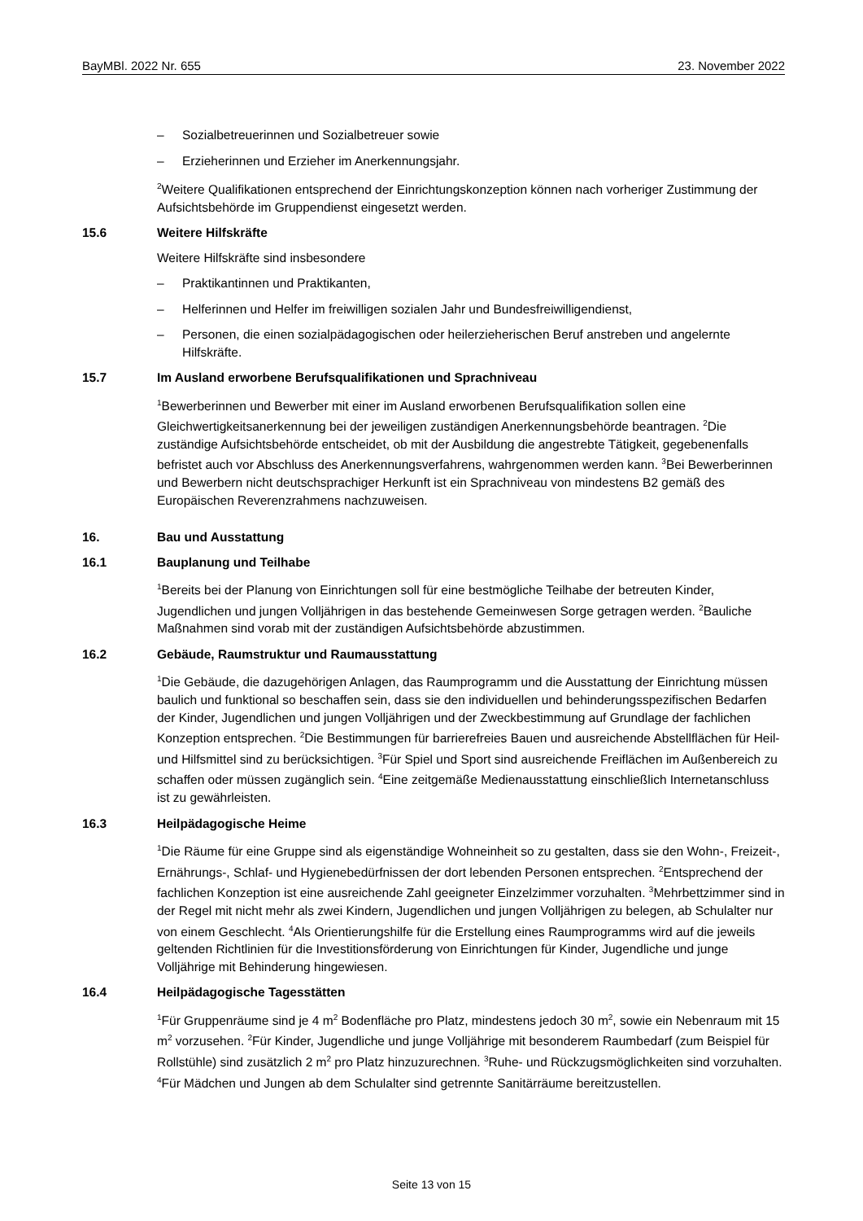BayMBl. 2022 Nr. 655 23. November 2022
– Sozialbetreuerinnen und Sozialbetreuer sowie
– Erzieherinnen und Erzieher im Anerkennungsjahr.
<sup>2</sup> Weitere Qualifikationen entsprechend der Einrichtungskonzeption können nach vorheriger Zustimmung der Aufsichtsbehörde im Gruppendienst eingesetzt werden.
15.6 Weitere Hilfskräfte
Weitere Hilfskräfte sind insbesondere
– Praktikantinnen und Praktikanten,
– Helferinnen und Helfer im freiwilligen sozialen Jahr und Bundesfreiwilligendienst,
– Personen, die einen sozialpädagogischen oder heilerzieherischen Beruf anstreben und angelernte Hilfskräfte.
15.7 Im Ausland erworbene Berufsqualifikationen und Sprachniveau
<sup>1</sup> Bewerberinnen und Bewerber mit einer im Ausland erworbenen Berufsqualifikation sollen eine Gleichwertigkeitsanerkennung bei der jeweiligen zuständigen Anerkennungsbehörde beantragen. <sup>2</sup>Die zuständige Aufsichtsbehörde entscheidet, ob mit der Ausbildung die angestrebte Tätigkeit, gegebenenfalls befristet auch vor Abschluss des Anerkennungsverfahrens, wahrgenommen werden kann. <sup>3</sup>Bei Bewerberinnen und Bewerbern nicht deutschsprachiger Herkunft ist ein Sprachniveau von mindestens B2 gemäß des Europäischen Reverenzrahmens nachzuweisen.
16. Bau und Ausstattung
16.1 Bauplanung und Teilhabe
<sup>1</sup> Bereits bei der Planung von Einrichtungen soll für eine bestmögliche Teilhabe der betreuten Kinder, Jugendlichen und jungen Volljährigen in das bestehende Gemeinwesen Sorge getragen werden. <sup>2</sup>Bauliche Maßnahmen sind vorab mit der zuständigen Aufsichtsbehörde abzustimmen.
16.2 Gebäude, Raumstruktur und Raumausstattung
<sup>1</sup> Die Gebäude, die dazugehörigen Anlagen, das Raumprogramm und die Ausstattung der Einrichtung müssen baulich und funktional so beschaffen sein, dass sie den individuellen und behinderungsspezifischen Bedarfen der Kinder, Jugendlichen und jungen Volljährigen und der Zweckbestimmung auf Grundlage der fachlichen Konzeption entsprechen. <sup>2</sup>Die Bestimmungen für barrierefreies Bauen und ausreichende Abstellflächen für Heil- und Hilfsmittel sind zu berücksichtigen. <sup>3</sup>Für Spiel und Sport sind ausreichende Freiflächen im Außenbereich zu schaffen oder müssen zugänglich sein. <sup>4</sup>Eine zeitgemäße Medienausstattung einschließlich Internetanschluss ist zu gewährleisten.
16.3 Heilpädagogische Heime
<sup>1</sup> Die Räume für eine Gruppe sind als eigenständige Wohneinheit so zu gestalten, dass sie den Wohn-, Freizeit-, Ernährungs-, Schlaf- und Hygienebedürfnissen der dort lebenden Personen entsprechen. <sup>2</sup>Entsprechend der fachlichen Konzeption ist eine ausreichende Zahl geeigneter Einzelzimmer vorzuhalten. <sup>3</sup>Mehrbettzimmer sind in der Regel mit nicht mehr als zwei Kindern, Jugendlichen und jungen Volljährigen zu belegen, ab Schulalter nur von einem Geschlecht. <sup>4</sup>Als Orientierungshilfe für die Erstellung eines Raumprogramms wird auf die jeweils geltenden Richtlinien für die Investitionsförderung von Einrichtungen für Kinder, Jugendliche und junge Volljährige mit Behinderung hingewiesen.
16.4 Heilpädagogische Tagesstätten
<sup>1</sup> Für Gruppenräume sind je 4 m<sup>2</sup> Bodenfläche pro Platz, mindestens jedoch 30 m<sup>2</sup>, sowie ein Nebenraum mit 15 m<sup>2</sup> vorzusehen. <sup>2</sup>Für Kinder, Jugendliche und junge Volljährige mit besonderem Raumbedarf (zum Beispiel für Rollstühle) sind zusätzlich 2 m<sup>2</sup> pro Platz hinzuzurechnen. <sup>3</sup>Ruhe- und Rückzugsmöglichkeiten sind vorzuhalten. <sup>4</sup>Für Mädchen und Jungen ab dem Schulalter sind getrennte Sanitärräume bereitzustellen.
Seite 13 von 15